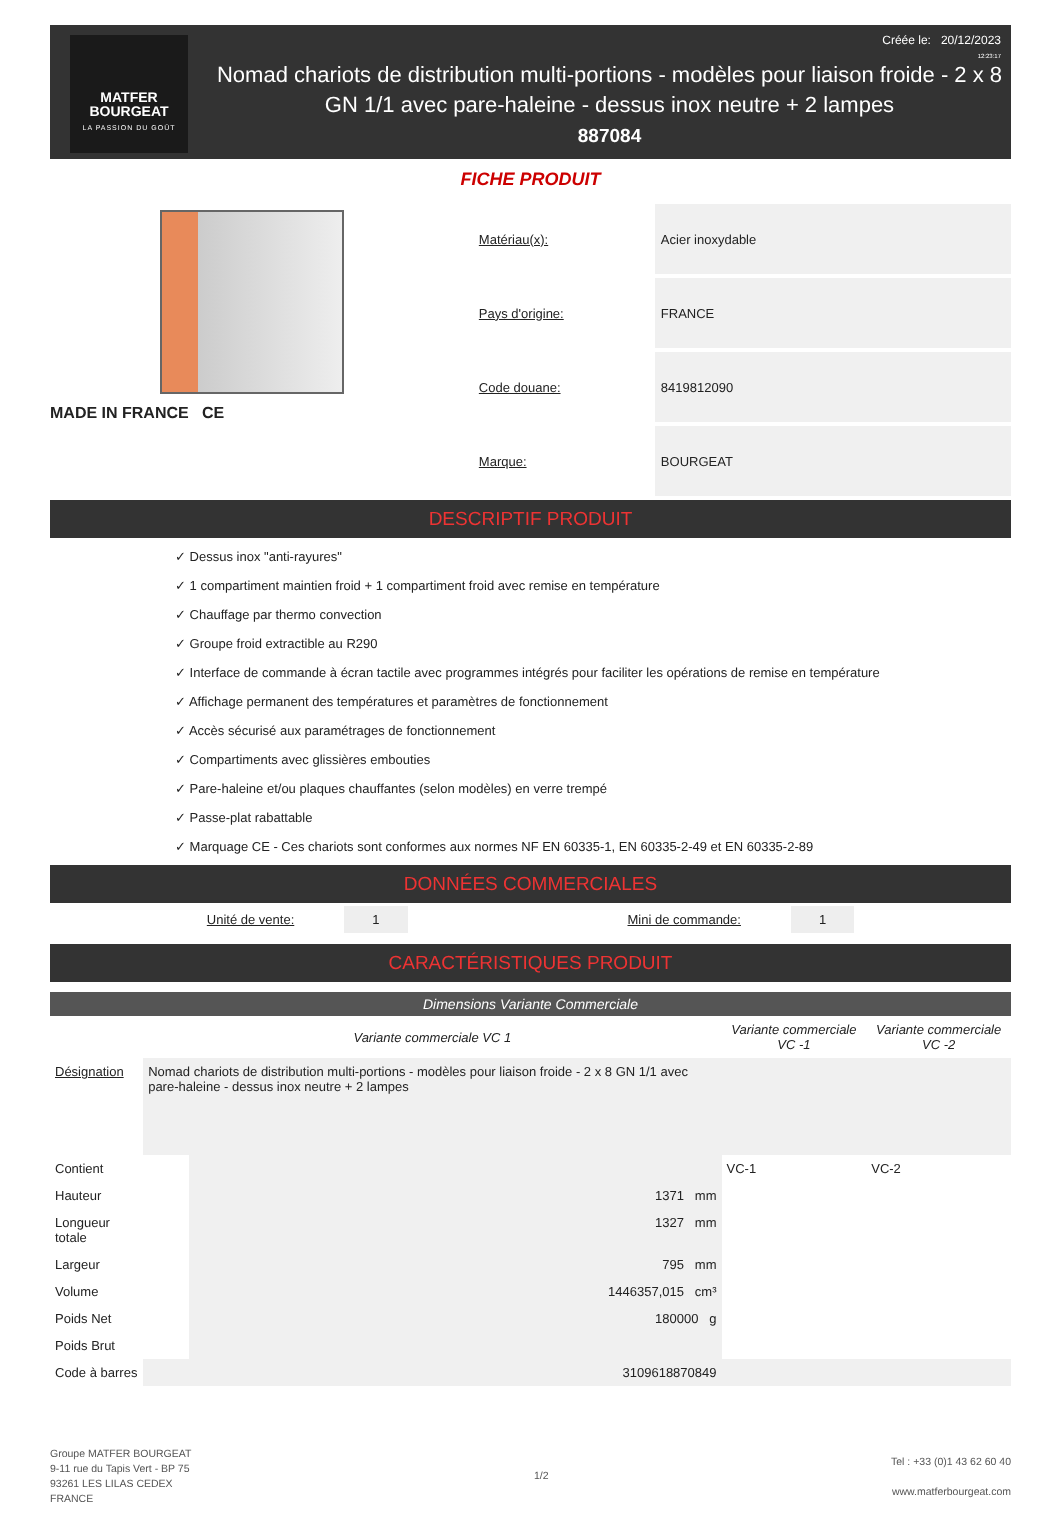MATFER
BOURGEAT
LA PASSION DU GOÛT
Nomad chariots de distribution multi-portions - modèles pour liaison froide - 2 x 8 GN 1/1 avec pare-haleine - dessus inox neutre + 2 lampes
887084
Créée le: 20/12/2023
12:23:17
FICHE PRODUIT
MADE IN FRANCE CE
| Matériau(x): | Acier inoxydable |
| Pays d'origine: | FRANCE |
| Code douane: | 8419812090 |
| Marque: | BOURGEAT |
DESCRIPTIF PRODUIT
✓ Dessus inox "anti-rayures"
✓ 1 compartiment maintien froid + 1 compartiment froid avec remise en température
✓ Chauffage par thermo convection
✓ Groupe froid extractible au R290
✓ Interface de commande à écran tactile avec programmes intégrés pour faciliter les opérations de remise en température
✓ Affichage permanent des températures et paramètres de fonctionnement
✓ Accès sécurisé aux paramétrages de fonctionnement
✓ Compartiments avec glissières embouties
✓ Pare-haleine et/ou plaques chauffantes (selon modèles) en verre trempé
✓ Passe-plat rabattable
✓ Marquage CE - Ces chariots sont conformes aux normes NF EN 60335-1, EN 60335-2-49 et EN 60335-2-89
DONNÉES COMMERCIALES
Unité de vente: 1 Mini de commande: 1
CARACTÉRISTIQUES PRODUIT
Dimensions Variante Commerciale
| | Variante commerciale VC 1 | | Variante commerciale VC -1 | Variante commerciale VC -2 |
| --- | --- | --- | --- | --- |
| Désignation | Nomad chariots de distribution multi-portions - modèles pour liaison froide - 2 x 8 GN 1/1 avec pare-haleine - dessus inox neutre + 2 lampes | | | |
| Contient | | | VC-1 | VC-2 |
| Hauteur | | 1371 mm | | |
| Longueur totale | | 1327 mm | | |
| Largeur | | 795 mm | | |
| Volume | | 1446357,015 cm³ | | |
| Poids Net | | 180000 g | | |
| Poids Brut | | | | |
| Code à barres | 3109618870849 | | | |
Groupe MATFER BOURGEAT
9-11 rue du Tapis Vert - BP 75
93261 LES LILAS CEDEX
FRANCE
1/2
Tel : +33 (0)1 43 62 60 40
www.matferbourgeat.com